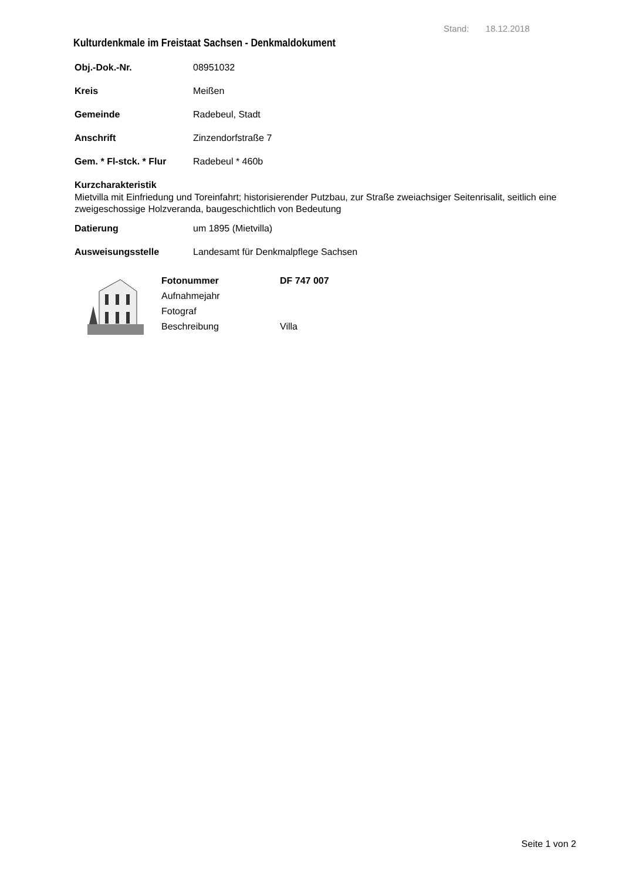Stand: 18.12.2018
Kulturdenkmale im Freistaat Sachsen - Denkmaldokument
Obj.-Dok.-Nr. 08951032
Kreis Meißen
Gemeinde Radebeul, Stadt
Anschrift Zinzendorfstraße 7
Gem. * Fl-stck. * Flur Radebeul * 460b
Kurzcharakteristik
Mietvilla mit Einfriedung und Toreinfahrt; historisierender Putzbau, zur Straße zweiachsiger Seitenrisalit, seitlich eine zweigeschossige Holzveranda, baugeschichtlich von Bedeutung
Datierung um 1895 (Mietvilla)
Ausweisungsstelle Landesamt für Denkmalpflege Sachsen
Fotonummer DF 747 007 Aufnahmejahr Fotograf Beschreibung Villa
Seite 1 von 2